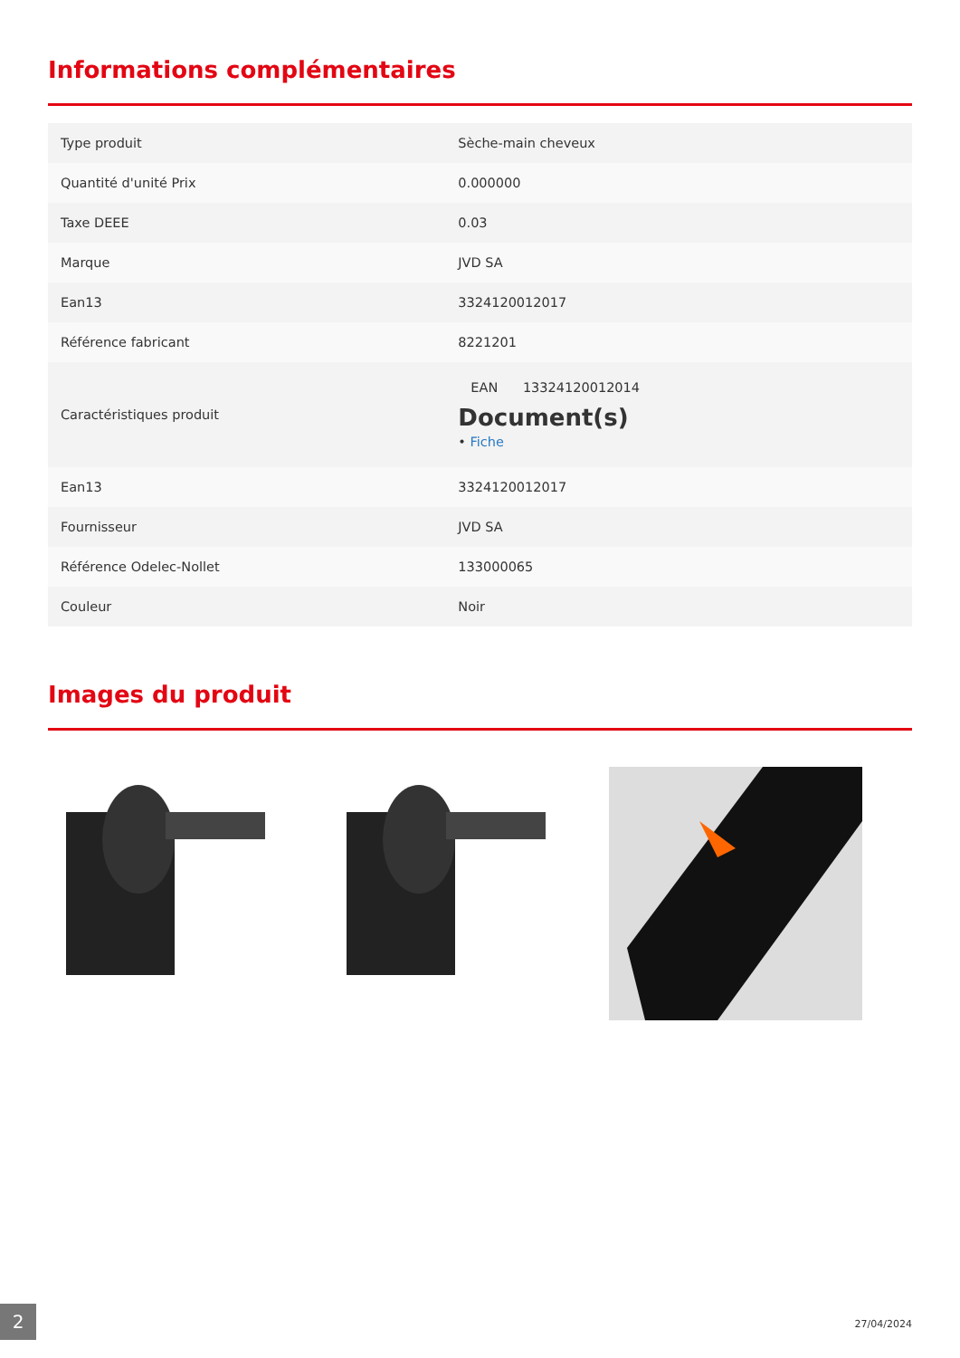Informations complémentaires
| Type produit | Sèche-main cheveux |
| Quantité d'unité Prix | 0.000000 |
| Taxe DEEE | 0.03 |
| Marque | JVD SA |
| Ean13 | 3324120012017 |
| Référence fabricant | 8221201 |
| Caractéristiques produit | EAN 13324120012014 Document(s) • Fiche |
| Ean13 | 3324120012017 |
| Fournisseur | JVD SA |
| Référence Odelec-Nollet | 133000065 |
| Couleur | Noir |
Images du produit
2 27/04/2024